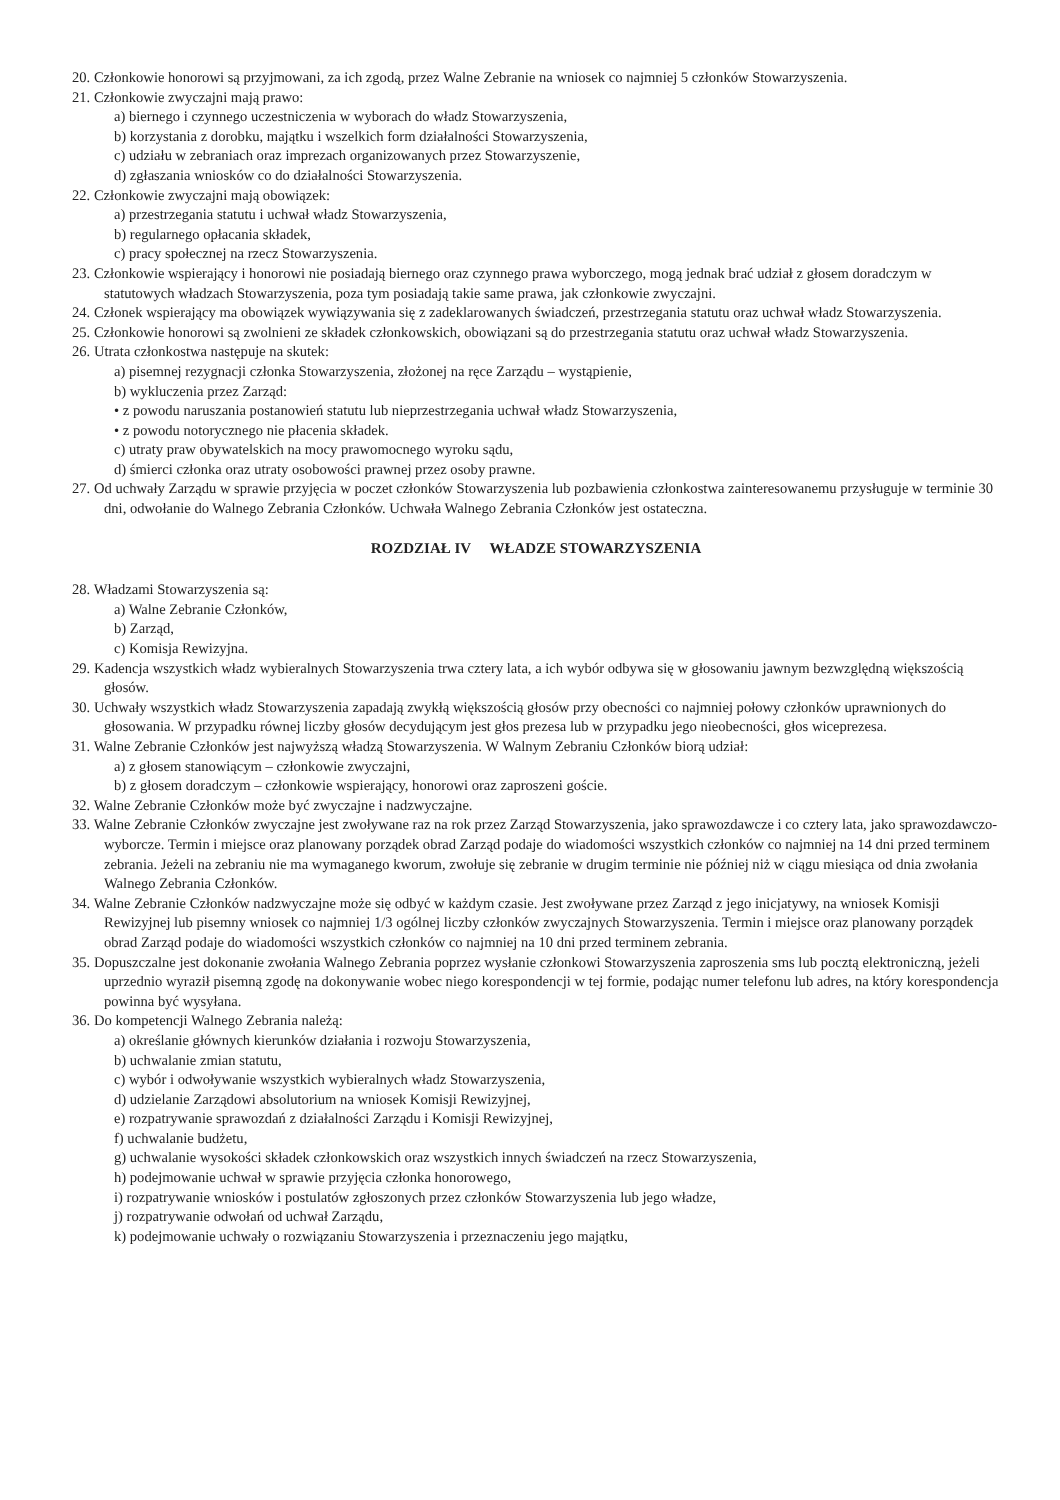20. Członkowie honorowi są przyjmowani, za ich zgodą, przez Walne Zebranie na wniosek co najmniej 5 członków Stowarzyszenia.
21. Członkowie zwyczajni mają prawo:
a) biernego i czynnego uczestniczenia w wyborach do władz Stowarzyszenia,
b) korzystania z dorobku, majątku i wszelkich form działalności Stowarzyszenia,
c) udziału w zebraniach oraz imprezach organizowanych przez Stowarzyszenie,
d) zgłaszania wniosków co do działalności Stowarzyszenia.
22. Członkowie zwyczajni mają obowiązek:
a) przestrzegania statutu i uchwał władz Stowarzyszenia,
b) regularnego opłacania składek,
c) pracy społecznej na rzecz Stowarzyszenia.
23. Członkowie wspierający i honorowi nie posiadają biernego oraz czynnego prawa wyborczego, mogą jednak brać udział z głosem doradczym w statutowych władzach Stowarzyszenia, poza tym posiadają takie same prawa, jak członkowie zwyczajni.
24. Członek wspierający ma obowiązek wywiązywania się z zadeklarowanych świadczeń, przestrzegania statutu oraz uchwał władz Stowarzyszenia.
25. Członkowie honorowi są zwolnieni ze składek członkowskich, obowiązani są do przestrzegania statutu oraz uchwał władz Stowarzyszenia.
26. Utrata członkostwa następuje na skutek:
a) pisemnej rezygnacji członka Stowarzyszenia, złożonej na ręce Zarządu – wystąpienie,
b) wykluczenia przez Zarząd:
• z powodu naruszania postanowień statutu lub nieprzestrzegania uchwał władz Stowarzyszenia,
• z powodu notorycznego nie płacenia składek.
c) utraty praw obywatelskich na mocy prawomocnego wyroku sądu,
d) śmierci członka oraz utraty osobowości prawnej przez osoby prawne.
27. Od uchwały Zarządu w sprawie przyjęcia w poczet członków Stowarzyszenia lub pozbawienia członkostwa zainteresowanemu przysługuje w terminie 30 dni, odwołanie do Walnego Zebrania Członków. Uchwała Walnego Zebrania Członków jest ostateczna.
ROZDZIAŁ IV WŁADZE STOWARZYSZENIA
28. Władzami Stowarzyszenia są:
a) Walne Zebranie Członków,
b) Zarząd,
c) Komisja Rewizyjna.
29. Kadencja wszystkich władz wybieralnych Stowarzyszenia trwa cztery lata, a ich wybór odbywa się w głosowaniu jawnym bezwzględną większością głosów.
30. Uchwały wszystkich władz Stowarzyszenia zapadają zwykłą większością głosów przy obecności co najmniej połowy członków uprawnionych do głosowania. W przypadku równej liczby głosów decydującym jest głos prezesa lub w przypadku jego nieobecności, głos wiceprezesa.
31. Walne Zebranie Członków jest najwyższą władzą Stowarzyszenia. W Walnym Zebraniu Członków biorą udział:
a) z głosem stanowiącym – członkowie zwyczajni,
b) z głosem doradczym – członkowie wspierający, honorowi oraz zaproszeni goście.
32. Walne Zebranie Członków może być zwyczajne i nadzwyczajne.
33. Walne Zebranie Członków zwyczajne jest zwoływane raz na rok przez Zarząd Stowarzyszenia, jako sprawozdawcze i co cztery lata, jako sprawozdawczo-wyborcze. Termin i miejsce oraz planowany porządek obrad Zarząd podaje do wiadomości wszystkich członków co najmniej na 14 dni przed terminem zebrania. Jeżeli na zebraniu nie ma wymaganego kworum, zwołuje się zebranie w drugim terminie nie później niż w ciągu miesiąca od dnia zwołania Walnego Zebrania Członków.
34. Walne Zebranie Członków nadzwyczajne może się odbyć w każdym czasie. Jest zwoływane przez Zarząd z jego inicjatywy, na wniosek Komisji Rewizyjnej lub pisemny wniosek co najmniej 1/3 ogólnej liczby członków zwyczajnych Stowarzyszenia. Termin i miejsce oraz planowany porządek obrad Zarząd podaje do wiadomości wszystkich członków co najmniej na 10 dni przed terminem zebrania.
35. Dopuszczalne jest dokonanie zwołania Walnego Zebrania poprzez wysłanie członkowi Stowarzyszenia zaproszenia sms lub pocztą elektroniczną, jeżeli uprzednio wyraził pisemną zgodę na dokonywanie wobec niego korespondencji w tej formie, podając numer telefonu lub adres, na który korespondencja powinna być wysyłana.
36. Do kompetencji Walnego Zebrania należą:
a) określanie głównych kierunków działania i rozwoju Stowarzyszenia,
b) uchwalanie zmian statutu,
c) wybór i odwoływanie wszystkich wybieralnych władz Stowarzyszenia,
d) udzielanie Zarządowi absolutorium na wniosek Komisji Rewizyjnej,
e) rozpatrywanie sprawozdań z działalności Zarządu i Komisji Rewizyjnej,
f) uchwalanie budżetu,
g) uchwalanie wysokości składek członkowskich oraz wszystkich innych świadczeń na rzecz Stowarzyszenia,
h) podejmowanie uchwał w sprawie przyjęcia członka honorowego,
i) rozpatrywanie wniosków i postulatów zgłoszonych przez członków Stowarzyszenia lub jego władze,
j) rozpatrywanie odwołań od uchwał Zarządu,
k) podejmowanie uchwały o rozwiązaniu Stowarzyszenia i przeznaczeniu jego majątku,